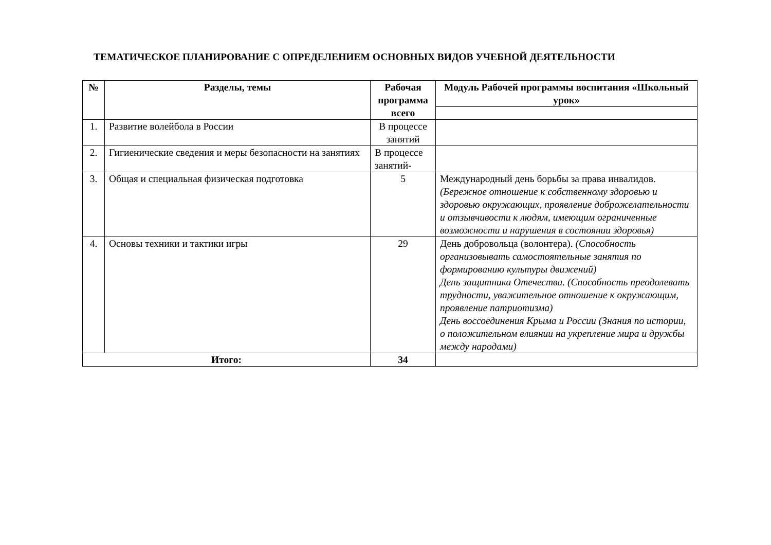ТЕМАТИЧЕСКОЕ ПЛАНИРОВАНИЕ С ОПРЕДЕЛЕНИЕМ ОСНОВНЫХ ВИДОВ УЧЕБНОЙ ДЕЯТЕЛЬНОСТИ
| № | Разделы, темы | Рабочая программа всего | Модуль Рабочей программы воспитания «Школьный урок» |
| --- | --- | --- | --- |
| 1. | Развитие волейбола в России | В процессе занятий | |
| 2. | Гигиенические сведения и меры безопасности на занятиях | В процессе занятий- | |
| 3. | Общая и специальная физическая подготовка | 5 | Международный день борьбы за права инвалидов. (Бережное отношение к собственному здоровью и здоровью окружающих, проявление доброжелательности и отзывчивости к людям, имеющим ограниченные возможности и нарушения в состоянии здоровья) |
| 4. | Основы техники и тактики игры | 29 | День добровольца (волонтера). (Способность организовывать самостоятельные занятия по формированию культуры движений) День защитника Отечества. (Способность преодолевать трудности, уважительное отношение к окружающим, проявление патриотизма) День воссоединения Крыма и России (Знания по истории, о положительном влиянии на укрепление мира и дружбы между народами) |
| Итого: | | 34 | |